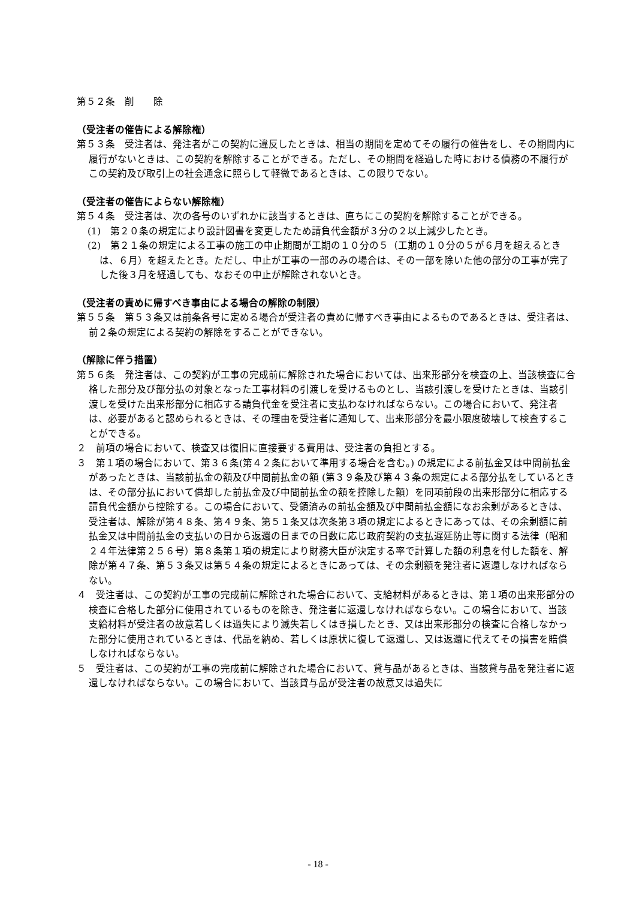第５２条　削　　除
（受注者の催告による解除権）
第５３条　受注者は、発注者がこの契約に違反したときは、相当の期間を定めてその履行の催告をし、その期間内に履行がないときは、この契約を解除することができる。ただし、その期間を経過した時における債務の不履行がこの契約及び取引上の社会通念に照らして軽微であるときは、この限りでない。
（受注者の催告によらない解除権）
第５４条　受注者は、次の各号のいずれかに該当するときは、直ちにこの契約を解除することができる。
(1)　第２０条の規定により設計図書を変更したため請負代金額が３分の２以上減少したとき。
(2)　第２１条の規定による工事の施工の中止期間が工期の１０分の５（工期の１０分の５が６月を超えるときは、６月）を超えたとき。ただし、中止が工事の一部のみの場合は、その一部を除いた他の部分の工事が完了した後３月を経過しても、なおその中止が解除されないとき。
（受注者の責めに帰すべき事由による場合の解除の制限）
第５５条　第５３条又は前条各号に定める場合が受注者の責めに帰すべき事由によるものであるときは、受注者は、前２条の規定による契約の解除をすることができない。
（解除に伴う措置）
第５６条　発注者は、この契約が工事の完成前に解除された場合においては、出来形部分を検査の上、当該検査に合格した部分及び部分払の対象となった工事材料の引渡しを受けるものとし、当該引渡しを受けたときは、当該引渡しを受けた出来形部分に相応する請負代金を受注者に支払わなければならない。この場合において、発注者は、必要があると認められるときは、その理由を受注者に通知して、出来形部分を最小限度破壊して検査することができる。
２　前項の場合において、検査又は復旧に直接要する費用は、受注者の負担とする。
３　第１項の場合において、第３６条(第４２条において準用する場合を含む。) の規定による前払金又は中間前払金があったときは、当該前払金の額及び中間前払金の額 (第３９条及び第４３条の規定による部分払をしているときは、その部分払において償却した前払金及び中間前払金の額を控除した額）を同項前段の出来形部分に相応する請負代金額から控除する。この場合において、受領済みの前払金額及び中間前払金額になお余剰があるときは、受注者は、解除が第４８条、第４９条、第５１条又は次条第３項の規定によるときにあっては、その余剰額に前払金又は中間前払金の支払いの日から返還の日までの日数に応じ政府契約の支払遅延防止等に関する法律（昭和２４年法律第２５６号）第８条第１項の規定により財務大臣が決定する率で計算した額の利息を付した額を、解除が第４７条、第５３条又は第５４条の規定によるときにあっては、その余剰額を発注者に返還しなければならない。
４　受注者は、この契約が工事の完成前に解除された場合において、支給材料があるときは、第１項の出来形部分の検査に合格した部分に使用されているものを除き、発注者に返還しなければならない。この場合において、当該支給材料が受注者の故意若しくは過失により滅失若しくはき損したとき、又は出来形部分の検査に合格しなかった部分に使用されているときは、代品を納め、若しくは原状に復して返還し、又は返還に代えてその損害を賠償しなければならない。
５　受注者は、この契約が工事の完成前に解除された場合において、貸与品があるときは、当該貸与品を発注者に返還しなければならない。この場合において、当該貸与品が受注者の故意又は過失に
- 18 -